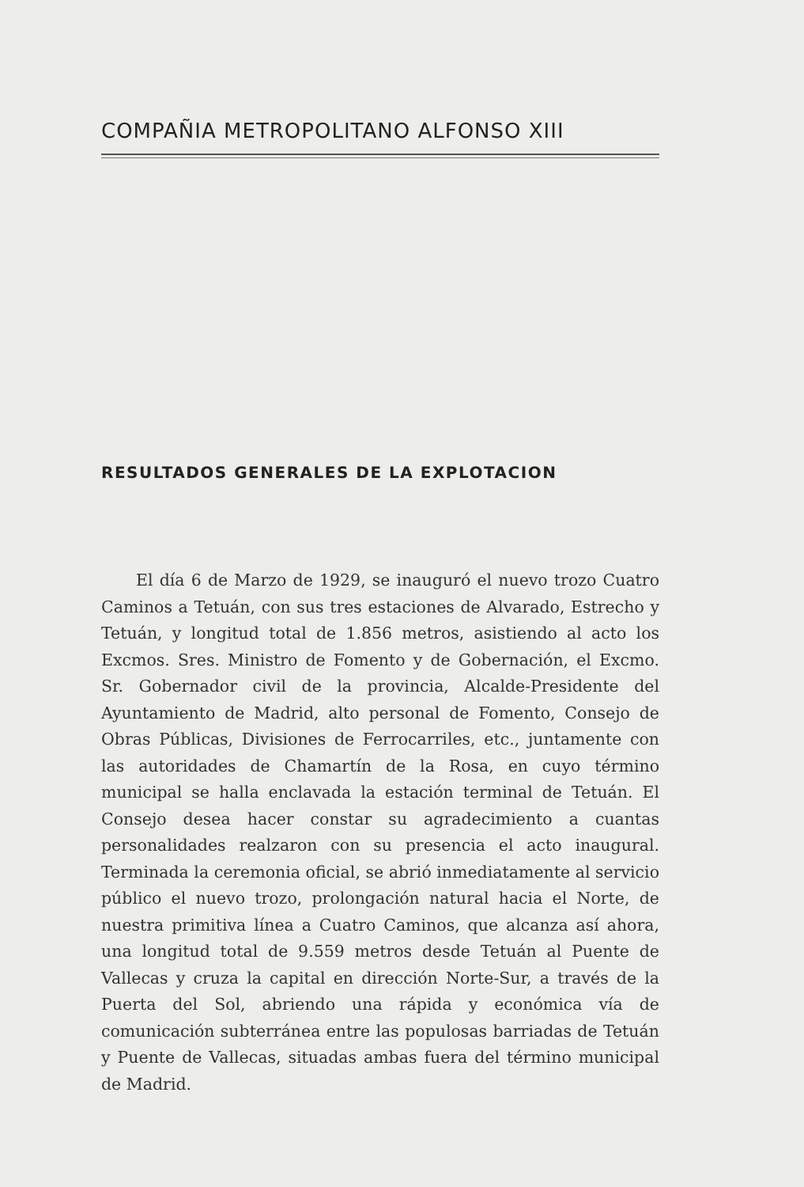COMPAÑIA METROPOLITANO ALFONSO XIII
RESULTADOS GENERALES DE LA EXPLOTACION
El día 6 de Marzo de 1929, se inauguró el nuevo trozo Cuatro Caminos a Tetuán, con sus tres estaciones de Alvarado, Estrecho y Tetuán, y longitud total de 1.856 metros, asistiendo al acto los Excmos. Sres. Ministro de Fomento y de Gobernación, el Excmo. Sr. Gobernador civil de la provincia, Alcalde-Presidente del Ayuntamiento de Madrid, alto personal de Fomento, Consejo de Obras Públicas, Divisiones de Ferrocarriles, etc., juntamente con las autoridades de Chamartín de la Rosa, en cuyo término municipal se halla enclavada la estación terminal de Tetuán. El Consejo desea hacer constar su agradecimiento a cuantas personalidades realzaron con su presencia el acto inaugural. Terminada la ceremonia oficial, se abrió inmediatamente al servicio público el nuevo trozo, prolongación natural hacia el Norte, de nuestra primitiva línea a Cuatro Caminos, que alcanza así ahora, una longitud total de 9.559 metros desde Tetuán al Puente de Vallecas y cruza la capital en dirección Norte-Sur, a través de la Puerta del Sol, abriendo una rápida y económica vía de comunicación subterránea entre las populosas barriadas de Tetuán y Puente de Vallecas, situadas ambas fuera del término municipal de Madrid.